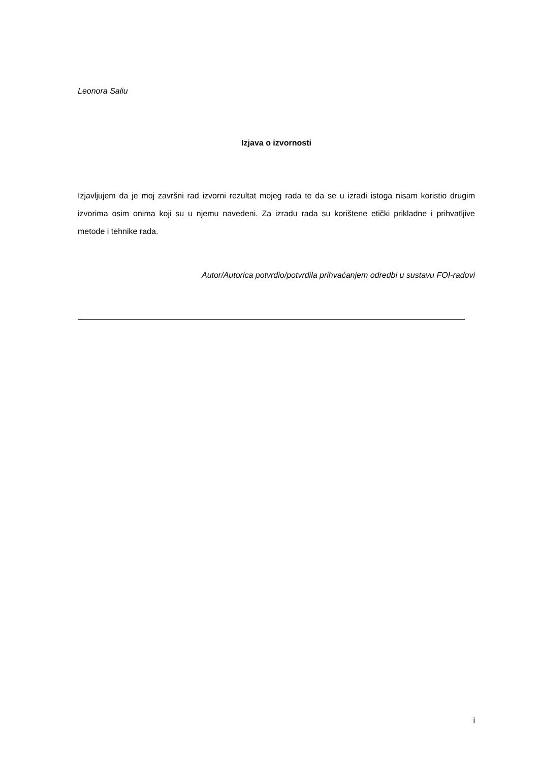Leonora Saliu
Izjava o izvornosti
Izjavljujem da je moj završni rad izvorni rezultat mojeg rada te da se u izradi istoga nisam koristio drugim izvorima osim onima koji su u njemu navedeni. Za izradu rada su korištene etički prikladne i prihvatljive metode i tehnike rada.
Autor/Autorica potvrdio/potvrdila prihvaćanjem odredbi u sustavu FOI-radovi
i